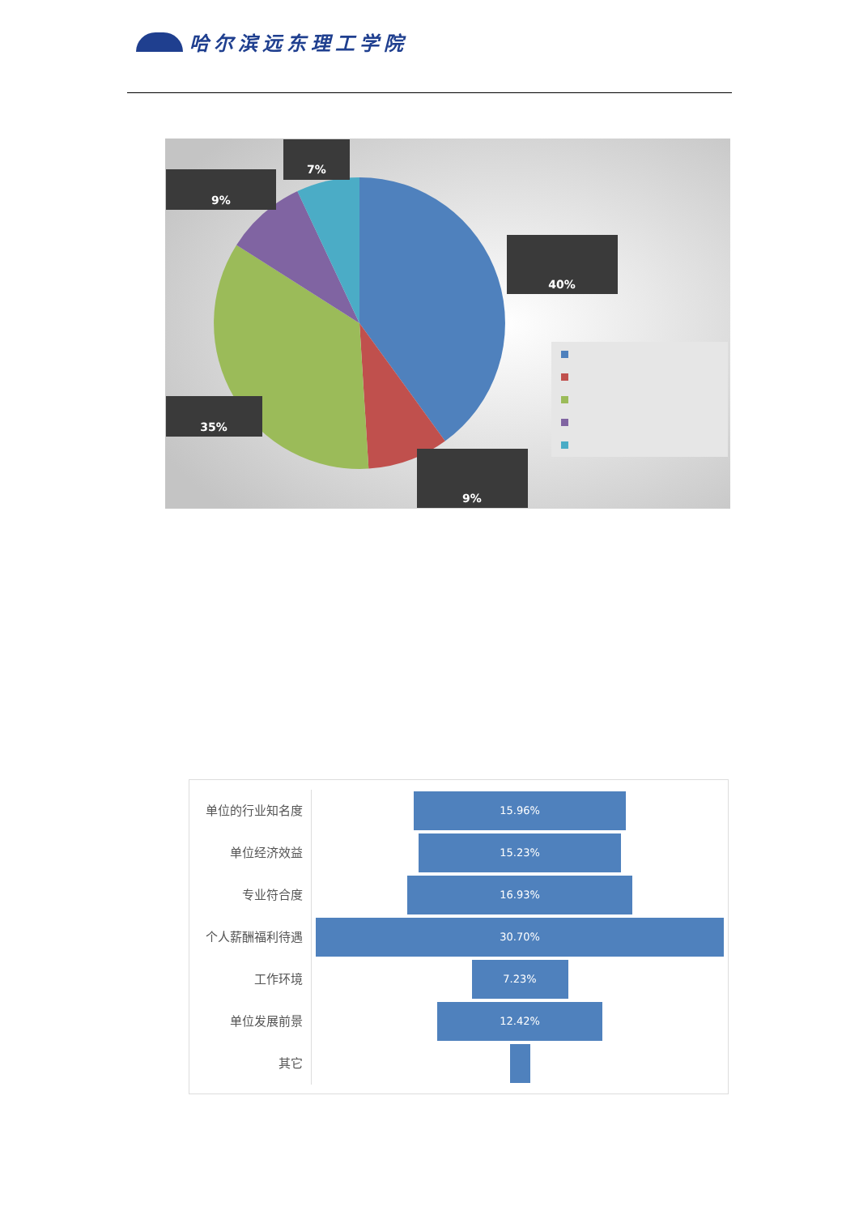哈尔滨远东理工学院
7%
9%
40%
35%
9%
单位的行业知名度
15.96%
单位经济效益
15.23%
专业符合度
16.93%
个人薪酬福利待遇
30.70%
工作环境
7.23%
单位发展前景
12.42%
其它